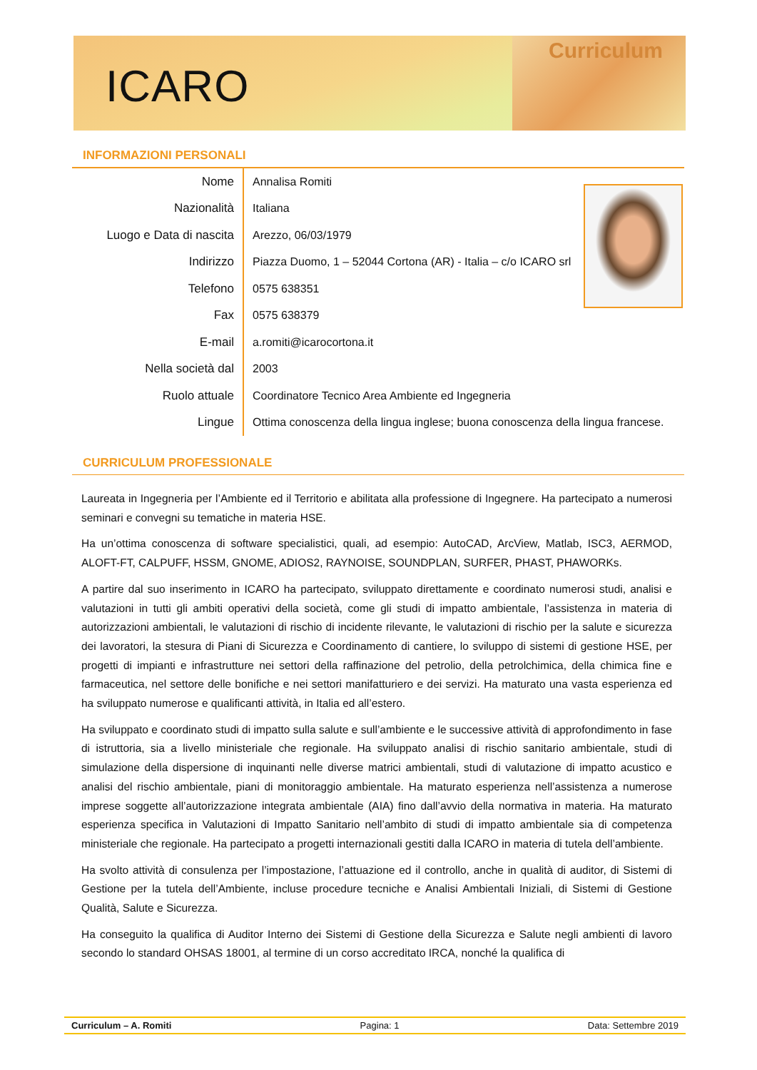ICARO
Curriculum
INFORMAZIONI PERSONALI
| Nome | Annalisa Romiti |
| Nazionalità | Italiana |
| Luogo e Data di nascita | Arezzo, 06/03/1979 |
| Indirizzo | Piazza Duomo, 1 – 52044 Cortona (AR) - Italia – c/o ICARO srl |
| Telefono | 0575 638351 |
| Fax | 0575 638379 |
| E-mail | a.romiti@icarocortona.it |
| Nella società dal | 2003 |
| Ruolo attuale | Coordinatore Tecnico Area Ambiente ed Ingegneria |
| Lingue | Ottima conoscenza della lingua inglese; buona conoscenza della lingua francese. |
CURRICULUM PROFESSIONALE
Laureata in Ingegneria per l’Ambiente ed il Territorio e abilitata alla professione di Ingegnere. Ha partecipato a numerosi seminari e convegni su tematiche in materia HSE.
Ha un’ottima conoscenza di software specialistici, quali, ad esempio: AutoCAD, ArcView, Matlab, ISC3, AERMOD, ALOFT-FT, CALPUFF, HSSM, GNOME, ADIOS2, RAYNOISE, SOUNDPLAN, SURFER, PHAST, PHAWORKs.
A partire dal suo inserimento in ICARO ha partecipato, sviluppato direttamente e coordinato numerosi studi, analisi e valutazioni in tutti gli ambiti operativi della società, come gli studi di impatto ambientale, l’assistenza in materia di autorizzazioni ambientali, le valutazioni di rischio di incidente rilevante, le valutazioni di rischio per la salute e sicurezza dei lavoratori, la stesura di Piani di Sicurezza e Coordinamento di cantiere, lo sviluppo di sistemi di gestione HSE, per progetti di impianti e infrastrutture nei settori della raffinazione del petrolio, della petrolchimica, della chimica fine e farmaceutica, nel settore delle bonifiche e nei settori manifatturiero e dei servizi. Ha maturato una vasta esperienza ed ha sviluppato numerose e qualificanti attività, in Italia ed all’estero.
Ha sviluppato e coordinato studi di impatto sulla salute e sull’ambiente e le successive attività di approfondimento in fase di istruttoria, sia a livello ministeriale che regionale. Ha sviluppato analisi di rischio sanitario ambientale, studi di simulazione della dispersione di inquinanti nelle diverse matrici ambientali, studi di valutazione di impatto acustico e analisi del rischio ambientale, piani di monitoraggio ambientale. Ha maturato esperienza nell’assistenza a numerose imprese soggette all’autorizzazione integrata ambientale (AIA) fino dall’avvio della normativa in materia. Ha maturato esperienza specifica in Valutazioni di Impatto Sanitario nell’ambito di studi di impatto ambientale sia di competenza ministeriale che regionale. Ha partecipato a progetti internazionali gestiti dalla ICARO in materia di tutela dell’ambiente.
Ha svolto attività di consulenza per l’impostazione, l’attuazione ed il controllo, anche in qualità di auditor, di Sistemi di Gestione per la tutela dell’Ambiente, incluse procedure tecniche e Analisi Ambientali Iniziali, di Sistemi di Gestione Qualità, Salute e Sicurezza.
Ha conseguito la qualifica di Auditor Interno dei Sistemi di Gestione della Sicurezza e Salute negli ambienti di lavoro secondo lo standard OHSAS 18001, al termine di un corso accreditato IRCA, nonché la qualifica di
Curriculum – A. Romiti Pagina: 1 Data: Settembre 2019